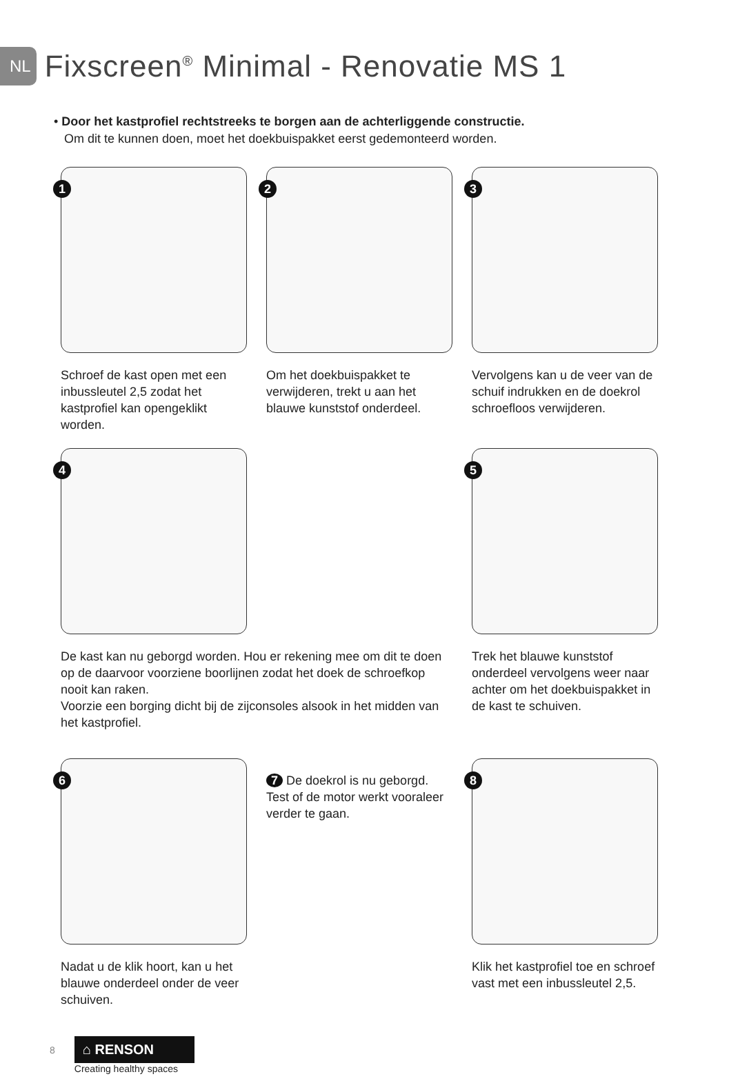NL
Fixscreen<sup>®</sup> Minimal - Renovatie MS 1
• Door het kastprofiel rechtstreeks te borgen aan de achterliggende constructie.
Om dit te kunnen doen, moet het doekbuispakket eerst gedemonteerd worden.
1
Schroef de kast open met een inbussleutel 2,5 zodat het kastprofiel kan opengeklikt worden.
2
Om het doekbuispakket te verwijderen, trekt u aan het blauwe kunststof onderdeel.
3
Vervolgens kan u de veer van de schuif indrukken en de doekrol schroefloos verwijderen.
4
De kast kan nu geborgd worden. Hou er rekening mee om dit te doen op de daarvoor voorziene boorlijnen zodat het doek de schroefkop nooit kan raken.
Voorzie een borging dicht bij de zijconsoles alsook in het midden van het kastprofiel.
5
Trek het blauwe kunststof onderdeel vervolgens weer naar achter om het doekbuispakket in de kast te schuiven.
6
Nadat u de klik hoort, kan u het blauwe onderdeel onder de veer schuiven.
7 De doekrol is nu geborgd. Test of de motor werkt vooraleer verder te gaan.
8
Klik het kastprofiel toe en schroef vast met een inbussleutel 2,5.
8
⌂ RENSON
Creating healthy spaces